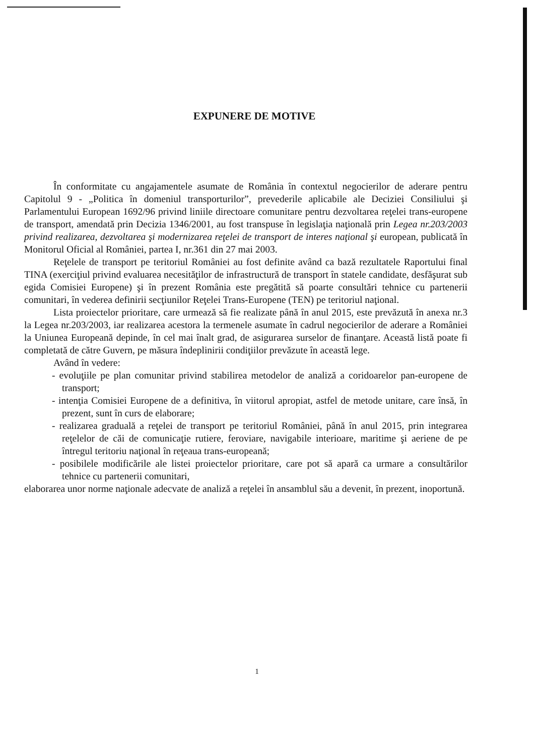EXPUNERE DE MOTIVE
În conformitate cu angajamentele asumate de România în contextul negocierilor de aderare pentru Capitolul 9 - „Politica în domeniul transporturilor”, prevederile aplicabile ale Deciziei Consiliului şi Parlamentului European 1692/96 privind liniile directoare comunitare pentru dezvoltarea reţelei trans-europene de transport, amendată prin Decizia 1346/2001, au fost transpuse în legislaţia naţională prin Legea nr.203/2003 privind realizarea, dezvoltarea şi modernizarea reţelei de transport de interes naţional şi european, publicată în Monitorul Oficial al României, partea I, nr.361 din 27 mai 2003.
Reţelele de transport pe teritoriul României au fost definite având ca bază rezultatele Raportului final TINA (exerciţiul privind evaluarea necesităţilor de infrastructură de transport în statele candidate, desfăşurat sub egida Comisiei Europene) şi în prezent România este pregătită să poarte consultări tehnice cu partenerii comunitari, în vederea definirii secţiunilor Reţelei Trans-Europene (TEN) pe teritoriul naţional.
Lista proiectelor prioritare, care urmează să fie realizate până în anul 2015, este prevăzută în anexa nr.3 la Legea nr.203/2003, iar realizarea acestora la termenele asumate în cadrul negocierilor de aderare a României la Uniunea Europeană depinde, în cel mai înalt grad, de asigurarea surselor de finanţare. Această listă poate fi completată de către Guvern, pe măsura îndeplinirii condiţiilor prevăzute în această lege.
Având în vedere:
- evoluţiile pe plan comunitar privind stabilirea metodelor de analiză a coridoarelor pan-europene de transport;
- intenţia Comisiei Europene de a definitiva, în viitorul apropiat, astfel de metode unitare, care însă, în prezent, sunt în curs de elaborare;
- realizarea graduală a reţelei de transport pe teritoriul României, până în anul 2015, prin integrarea reţelelor de căi de comunicaţie rutiere, feroviare, navigabile interioare, maritime şi aeriene de pe întregul teritoriu naţional în reţeaua trans-europeană;
- posibilele modificările ale listei proiectelor prioritare, care pot să apară ca urmare a consultărilor tehnice cu partenerii comunitari,
elaborarea unor norme naţionale adecvate de analiză a reţelei în ansamblul său a devenit, în prezent, inoportună.
1